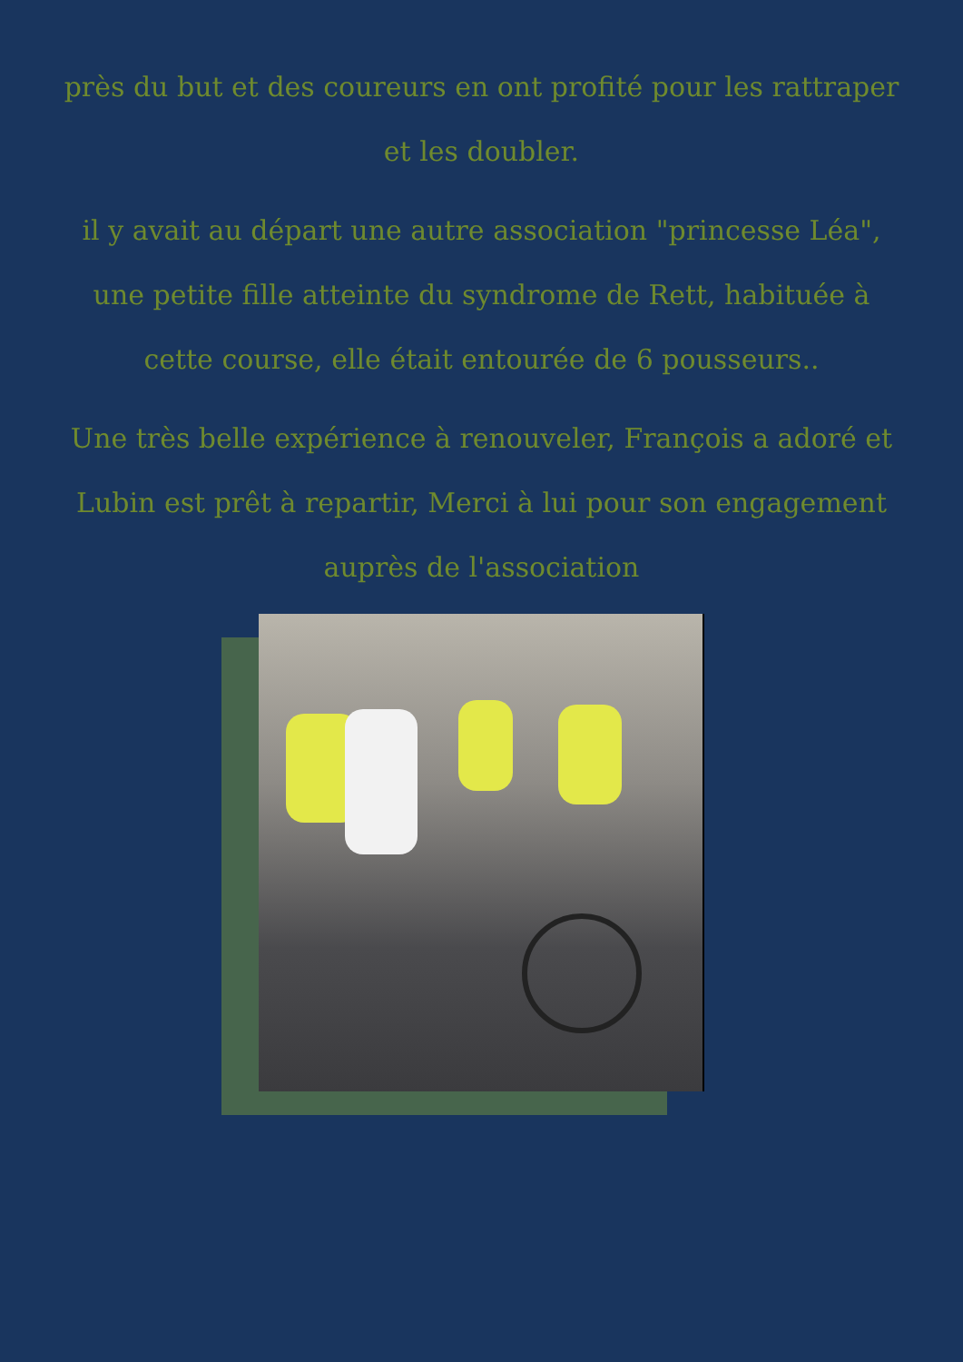près du but et des coureurs en ont profité pour les rattraper et les doubler.
il y avait au départ une autre association "princesse Léa", une petite fille atteinte du syndrome de Rett, habituée à cette course, elle était entourée de 6 pousseurs..
Une très belle expérience à renouveler, François a adoré et Lubin est prêt à repartir, Merci à lui pour son engagement auprès de l'association